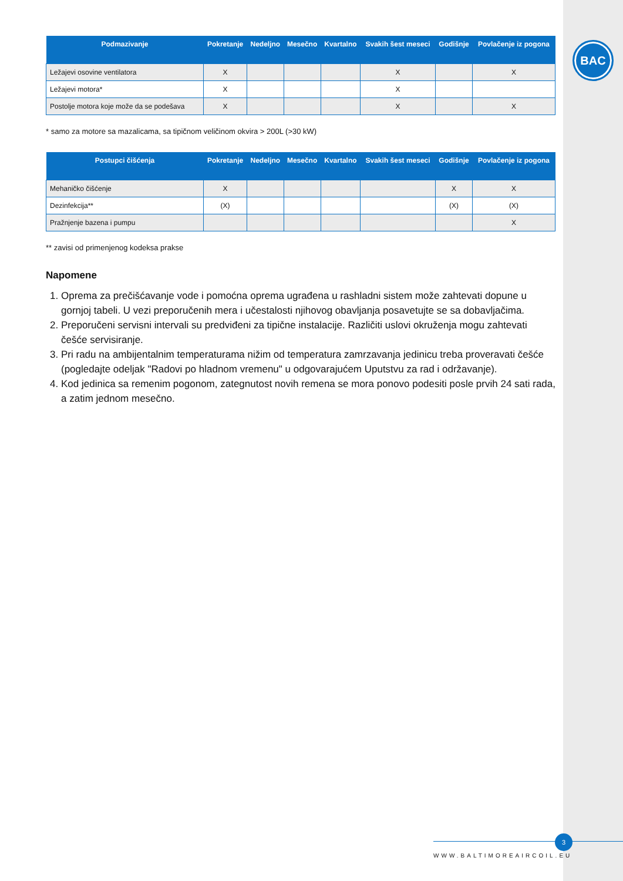BAC
| Podmazivanje | Pokretanje | Nedeljno | Mesečno | Kvartalno | Svakih šest meseci | Godišnje | Povlačenje iz pogona |
| --- | --- | --- | --- | --- | --- | --- | --- |
| Ležajevi osovine ventilatora | X | | | | X | | X |
| Ležajevi motora* | X | | | | X | | |
| Postolje motora koje može da se podešava | X | | | | X | | X |
* samo za motore sa mazalicama, sa tipičnom veličinom okvira > 200L (>30 kW)
| Postupci čišćenja | Pokretanje | Nedeljno | Mesečno | Kvartalno | Svakih šest meseci | Godišnje | Povlačenje iz pogona |
| --- | --- | --- | --- | --- | --- | --- | --- |
| Mehaničko čišćenje | X | | | | | X | X |
| Dezinfekcija** | (X) | | | | | (X) | (X) |
| Pražnjenje bazena i pumpu | | | | | | | X |
** zavisi od primenjenog kodeksa prakse
Napomene
1. Oprema za prečišćavanje vode i pomoćna oprema ugrađena u rashladni sistem može zahtevati dopune u gornjoj tabeli. U vezi preporučenih mera i učestalosti njihovog obavljanja posavetujte se sa dobavljačima.
2. Preporučeni servisni intervali su predviđeni za tipične instalacije. Različiti uslovi okruženja mogu zahtevati češće servisiranje.
3. Pri radu na ambijentalnim temperaturama nižim od temperatura zamrzavanja jedinicu treba proveravati češće (pogledajte odeljak "Radovi po hladnom vremenu" u odgovarajućem Uputstvu za rad i održavanje).
4. Kod jedinica sa remenim pogonom, zategnutost novih remena se mora ponovo podesiti posle prvih 24 sati rada, a zatim jednom mesečno.
3
WWW.BALTIMOREAIRCOIL.EU